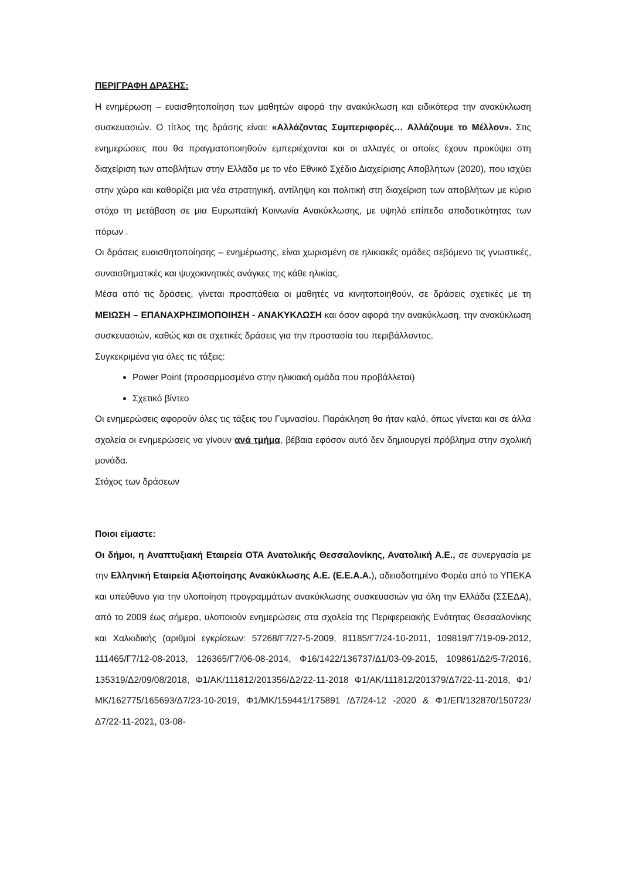ΠΕΡΙΓΡΑΦΗ ΔΡΑΣΗΣ:
Η ενημέρωση – ευαισθητοποίηση των μαθητών αφορά την ανακύκλωση και ειδικότερα την ανακύκλωση συσκευασιών. Ο τίτλος της δράσης είναι: «Αλλάζοντας Συμπεριφορές… Αλλάζουμε το Μέλλον». Στις ενημερώσεις που θα πραγματοποιηθούν εμπεριέχονται και οι αλλαγές οι οποίες έχουν προκύψει στη διαχείριση των αποβλήτων στην Ελλάδα με το νέο Εθνικό Σχέδιο Διαχείρισης Αποβλήτων (2020), που ισχύει στην χώρα και καθορίζει μια νέα στρατηγική, αντίληψη και πολιτική στη διαχείριση των αποβλήτων με κύριο στόχο τη μετάβαση σε μια Ευρωπαϊκή Κοινωνία Ανακύκλωσης, με υψηλό επίπεδο αποδοτικότητας των πόρων .
Οι δράσεις ευαισθητοποίησης – ενημέρωσης, είναι χωρισμένη σε ηλικιακές ομάδες σεβόμενο τις γνωστικές, συναισθηματικές και ψυχοκινητικές ανάγκες της κάθε ηλικίας.
Μέσα από τις δράσεις, γίνεται προσπάθεια οι μαθητές να κινητοποιηθούν, σε δράσεις σχετικές με τη ΜΕΙΩΣΗ – ΕΠΑΝΑΧΡΗΣΙΜΟΠΟΙΗΣΗ - ΑΝΑΚΥΚΛΩΣΗ και όσον αφορά την ανακύκλωση, την ανακύκλωση συσκευασιών, καθώς και σε σχετικές δράσεις για την προστασία του περιβάλλοντος.
Συγκεκριμένα για όλες τις τάξεις:
Power Point (προσαρμοσμένο στην ηλικιακή ομάδα που προβάλλεται)
Σχετικό βίντεο
Οι ενημερώσεις αφορούν όλες τις τάξεις του Γυμνασίου. Παράκληση θα ήταν καλό, όπως γίνεται και σε άλλα σχολεία οι ενημερώσεις να γίνουν ανά τμήμα, βέβαια εφόσον αυτό δεν δημιουργεί πρόβλημα στην σχολική μονάδα.
Στόχος των δράσεων
Ποιοι είμαστε:
Οι δήμοι, η Αναπτυξιακή Εταιρεία ΟΤΑ Ανατολικής Θεσσαλονίκης, Ανατολική Α.Ε., σε συνεργασία με την Ελληνική Εταιρεία Αξιοποίησης Ανακύκλωσης Α.Ε. (Ε.Ε.Α.Α.), αδειοδοτημένο Φορέα από το ΥΠΕΚΑ και υπεύθυνο για την υλοποίηση προγραμμάτων ανακύκλωσης συσκευασιών για όλη την Ελλάδα (ΣΣΕΔΑ), από το 2009 έως σήμερα, υλοποιούν ενημερώσεις στα σχολεία της Περιφερειακής Ενότητας Θεσσαλονίκης και Χαλκιδικής (αριθμοί εγκρίσεων: 57268/Γ7/27-5-2009, 81185/Γ7/24-10-2011, 109819/Γ7/19-09-2012, 111465/Γ7/12-08-2013, 126365/Γ7/06-08-2014, Φ16/1422/136737/Δ1/03-09-2015, 109861/Δ2/5-7/2016, 135319/Δ2/09/08/2018, Φ1/ΑΚ/111812/201356/Δ2/22-11-2018 Φ1/ΑΚ/111812/201379/Δ7/22-11-2018, Φ1/ΜΚ/162775/165693/Δ7/23-10-2019, Φ1/ΜΚ/159441/175891 /Δ7/24-12 -2020 & Φ1/ΕΠ/132870/150723/Δ7/22-11-2021, 03-08-